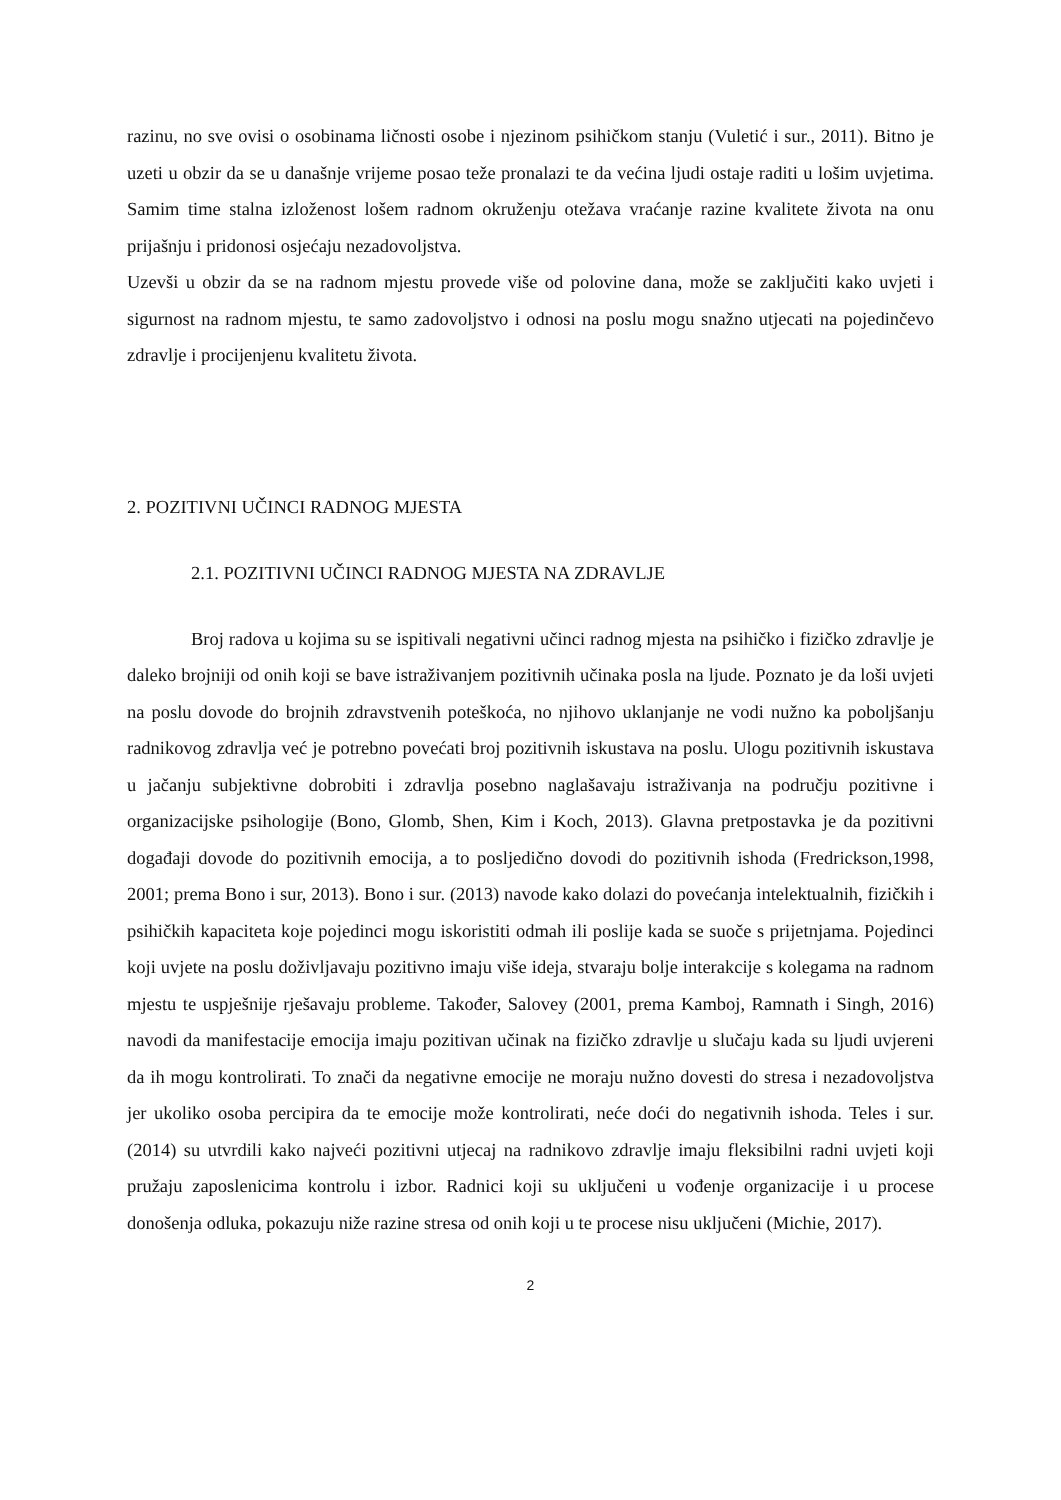razinu, no sve ovisi o osobinama ličnosti osobe i njezinom psihičkom stanju (Vuletić i sur., 2011). Bitno je uzeti u obzir da se u današnje vrijeme posao teže pronalazi te da većina ljudi ostaje raditi u lošim uvjetima. Samim time stalna izloženost lošem radnom okruženju otežava vraćanje razine kvalitete života na onu prijašnju i pridonosi osjećaju nezadovoljstva.
Uzevši u obzir da se na radnom mjestu provede više od polovine dana, može se zaključiti kako uvjeti i sigurnost na radnom mjestu, te samo zadovoljstvo i odnosi na poslu mogu snažno utjecati na pojedinčevo zdravlje i procijenjenu kvalitetu života.
2. POZITIVNI UČINCI RADNOG MJESTA
2.1. POZITIVNI UČINCI RADNOG MJESTA NA ZDRAVLJE
Broj radova u kojima su se ispitivali negativni učinci radnog mjesta na psihičko i fizičko zdravlje je daleko brojniji od onih koji se bave istraživanjem pozitivnih učinaka posla na ljude. Poznato je da loši uvjeti na poslu dovode do brojnih zdravstvenih poteškoća, no njihovo uklanjanje ne vodi nužno ka poboljšanju radnikovog zdravlja već je potrebno povećati broj pozitivnih iskustava na poslu. Ulogu pozitivnih iskustava u jačanju subjektivne dobrobiti i zdravlja posebno naglašavaju istraživanja na području pozitivne i organizacijske psihologije (Bono, Glomb, Shen, Kim i Koch, 2013). Glavna pretpostavka je da pozitivni događaji dovode do pozitivnih emocija, a to posljedično dovodi do pozitivnih ishoda (Fredrickson,1998, 2001; prema Bono i sur, 2013). Bono i sur. (2013) navode kako dolazi do povećanja intelektualnih, fizičkih i psihičkih kapaciteta koje pojedinci mogu iskoristiti odmah ili poslije kada se suoče s prijetnjama. Pojedinci koji uvjete na poslu doživljavaju pozitivno imaju više ideja, stvaraju bolje interakcije s kolegama na radnom mjestu te uspješnije rješavaju probleme. Također, Salovey (2001, prema Kamboj, Ramnath i Singh, 2016) navodi da manifestacije emocija imaju pozitivan učinak na fizičko zdravlje u slučaju kada su ljudi uvjereni da ih mogu kontrolirati. To znači da negativne emocije ne moraju nužno dovesti do stresa i nezadovoljstva jer ukoliko osoba percipira da te emocije može kontrolirati, neće doći do negativnih ishoda. Teles i sur. (2014) su utvrdili kako najveći pozitivni utjecaj na radnikovo zdravlje imaju fleksibilni radni uvjeti koji pružaju zaposlenicima kontrolu i izbor. Radnici koji su uključeni u vođenje organizacije i u procese donošenja odluka, pokazuju niže razine stresa od onih koji u te procese nisu uključeni (Michie, 2017).
2